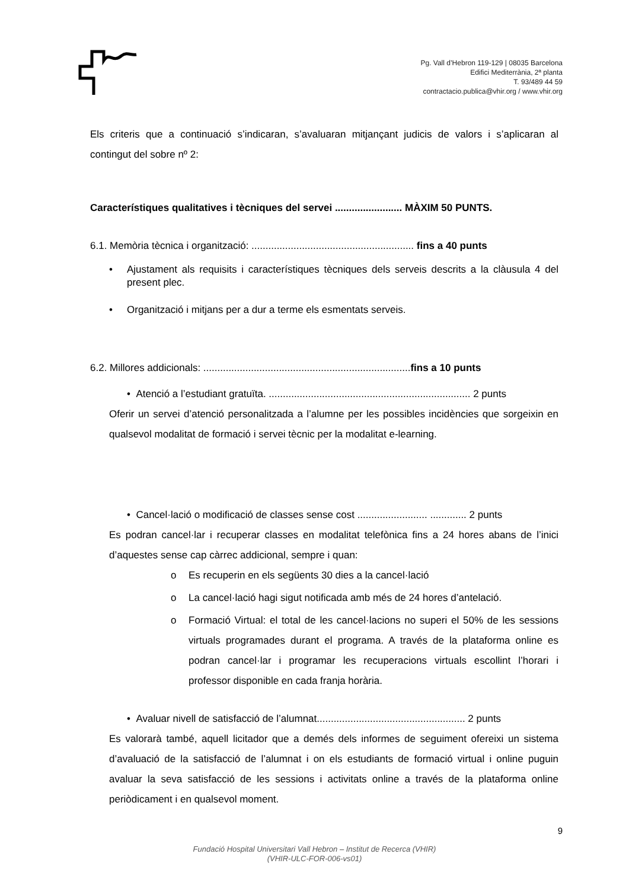Pg. Vall d’Hebron 119-129 | 08035 Barcelona
Edifici Mediterrània, 2ª planta
T. 93/489 44 59
contractacio.publica@vhir.org / www.vhir.org
Els criteris que a continuació s’indicaran, s’avaluaran mitjançant judicis de valors i s’aplicaran al contingut del sobre nº 2:
Característiques qualitatives i tècniques del servei ........................ MÀXIM 50 PUNTS.
6.1. Memòria tècnica i organització: .......................................................... fins a 40 punts
• Ajustament als requisits i característiques tècniques dels serveis descrits a la clàusula 4 del present plec.
• Organització i mitjans per a dur a terme els esmentats serveis.
6.2. Millores addicionals: ..........................................................................fins a 10 punts
• Atenció a l’estudiant gratuïta. ........................................................................ 2 punts
Oferir un servei d’atenció personalitzada a l’alumne per les possibles incidències que sorgeixin en qualsevol modalitat de formació i servei tècnic per la modalitat e-learning.
• Cancel·lació o modificació de classes sense cost ......................... ............. 2 punts
Es podran cancel·lar i recuperar classes en modalitat telefònica fins a 24 hores abans de l’inici d’aquestes sense cap càrrec addicional, sempre i quan:
o Es recuperin en els següents 30 dies a la cancel·lació
o La cancel·lació hagi sigut notificada amb més de 24 hores d’antelació.
o Formació Virtual: el total de les cancel·lacions no superi el 50% de les sessions virtuals programades durant el programa. A través de la plataforma online es podran cancel·lar i programar les recuperacions virtuals escollint l’horari i professor disponible en cada franja horària.
• Avaluar nivell de satisfacció de l’alumnat..................................................... 2 punts
Es valorarà també, aquell licitador que a demés dels informes de seguiment ofereixi un sistema d’avaluació de la satisfacció de l’alumnat i on els estudiants de formació virtual i online puguin avaluar la seva satisfacció de les sessions i activitats online a través de la plataforma online periòdicament i en qualsevol moment.
9
Fundació Hospital Universitari Vall Hebron – Institut de Recerca (VHIR)
(VHIR-ULC-FOR-006-vs01)